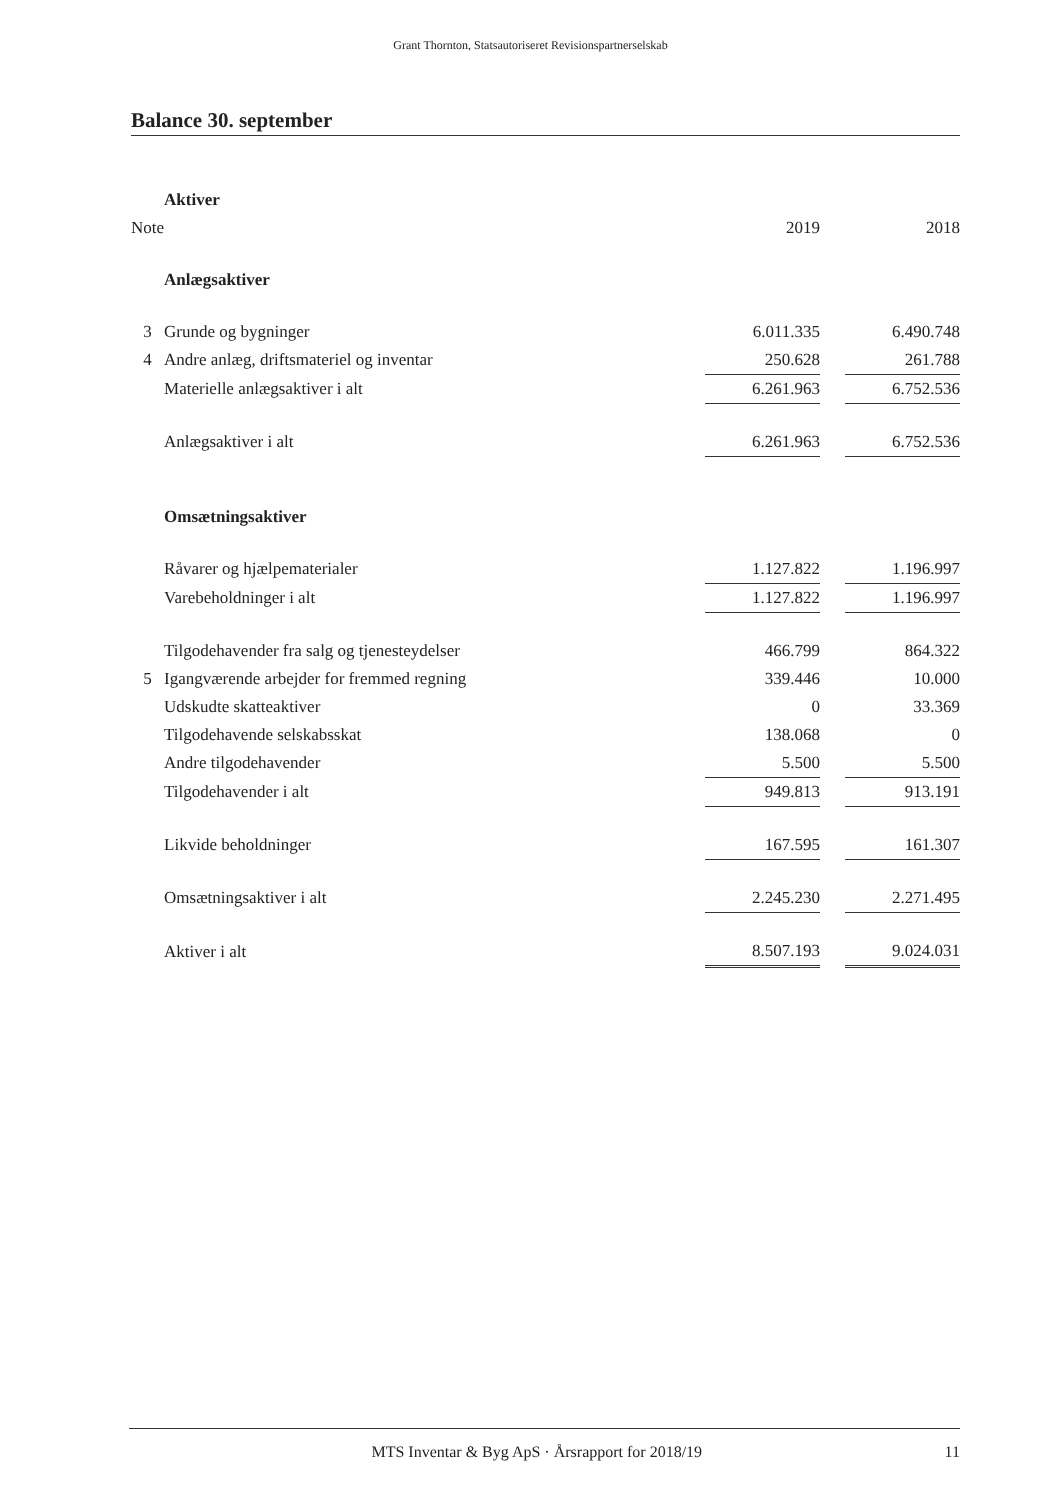Grant Thornton, Statsautoriseret Revisionspartnerselskab
Balance 30. september
| | Aktiver | | | |
| Note | | 2019 | | 2018 |
| | Anlægsaktiver | | | |
| 3 | Grunde og bygninger | 6.011.335 | | 6.490.748 |
| 4 | Andre anlæg, driftsmateriel og inventar | 250.628 | | 261.788 |
| | Materielle anlægsaktiver i alt | 6.261.963 | | 6.752.536 |
| | Anlægsaktiver i alt | 6.261.963 | | 6.752.536 |
| | Omsætningsaktiver | | | |
| | Råvarer og hjælpematerialer | 1.127.822 | | 1.196.997 |
| | Varebeholdninger i alt | 1.127.822 | | 1.196.997 |
| | Tilgodehavender fra salg og tjenesteydelser | 466.799 | | 864.322 |
| 5 | Igangværende arbejder for fremmed regning | 339.446 | | 10.000 |
| | Udskudte skatteaktiver | 0 | | 33.369 |
| | Tilgodehavende selskabsskat | 138.068 | | 0 |
| | Andre tilgodehavender | 5.500 | | 5.500 |
| | Tilgodehavender i alt | 949.813 | | 913.191 |
| | Likvide beholdninger | 167.595 | | 161.307 |
| | Omsætningsaktiver i alt | 2.245.230 | | 2.271.495 |
| | Aktiver i alt | 8.507.193 | | 9.024.031 |
MTS Inventar & Byg ApS · Årsrapport for 2018/19 11